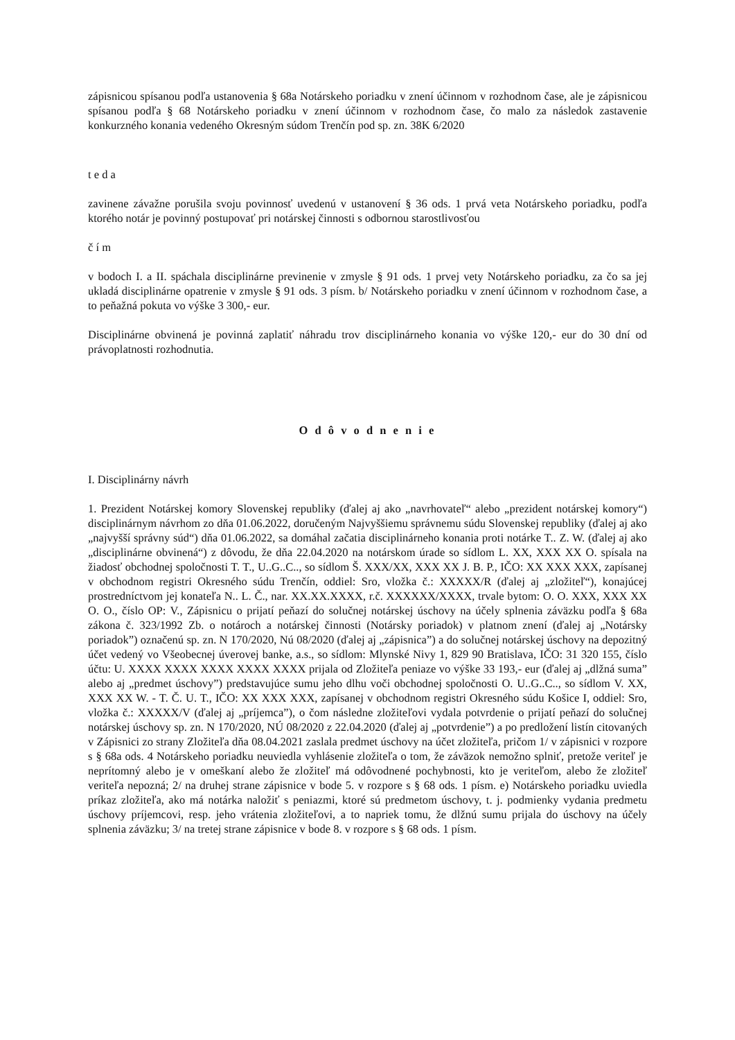zápisnicou spísanou podľa ustanovenia § 68a Notárskeho poriadku v znení účinnom v rozhodnom čase, ale je zápisnicou spísanou podľa § 68 Notárskeho poriadku v znení účinnom v rozhodnom čase, čo malo za následok zastavenie konkurzného konania vedeného Okresným súdom Trenčín pod sp. zn. 38K 6/2020
t e d a
zavinene závažne porušila svoju povinnosť uvedenú v ustanovení § 36 ods. 1 prvá veta Notárskeho poriadku, podľa ktorého notár je povinný postupovať pri notárskej činnosti s odbornou starostlivosťou
č í m
v bodoch I. a II. spáchala disciplinárne previnenie v zmysle § 91 ods. 1 prvej vety Notárskeho poriadku, za čo sa jej ukladá disciplinárne opatrenie v zmysle § 91 ods. 3 písm. b/ Notárskeho poriadku v znení účinnom v rozhodnom čase, a to peňažná pokuta vo výške 3 300,- eur.
Disciplinárne obvinená je povinná zaplatiť náhradu trov disciplinárneho konania vo výške 120,- eur do 30 dní od právoplatnosti rozhodnutia.
O d ô v o d n e n i e
I. Disciplinárny návrh
1. Prezident Notárskej komory Slovenskej republiky (ďalej aj ako „navrhovateľ“ alebo „prezident notárskej komory“) disciplinárnym návrhom zo dňa 01.06.2022, doručeným Najvyššiemu správnemu súdu Slovenskej republiky (ďalej aj ako „najvyšší správny súd“) dňa 01.06.2022, sa domáhal začatia disciplinárneho konania proti notárke T.. Z. W. (ďalej aj ako „disciplinárne obvinená“) z dôvodu, že dňa 22.04.2020 na notárskom úrade so sídlom L. XX, XXX XX O. spísala na žiadosť obchodnej spoločnosti T. T., U..G..C.., so sídlom Š. XXX/XX, XXX XX J. B. P., IČO: XX XXX XXX, zapísanej v obchodnom registri Okresného súdu Trenčín, oddiel: Sro, vložka č.: XXXXX/R (ďalej aj „zložiteľ“), konajúcej prostredníctvom jej konateľa N.. L. Č., nar. XX.XX.XXXX, r.č. XXXXXX/XXXX, trvale bytom: O. O. XXX, XXX XX O. O., číslo OP: V., Zápisnicu o prijatí peňazí do solučnej notárskej úschovy na účely splnenia záväzku podľa § 68a zákona č. 323/1992 Zb. o notároch a notárskej činnosti (Notársky poriadok) v platnom znení (ďalej aj „Notársky poriadok”) označenú sp. zn. N 170/2020, Nú 08/2020 (ďalej aj „zápisnica”) a do solučnej notárskej úschovy na depozitný účet vedený vo Všeobecnej úverovej banke, a.s., so sídlom: Mlynské Nivy 1, 829 90 Bratislava, IČO: 31 320 155, číslo účtu: U. XXXX XXXX XXXX XXXX XXXX prijala od Zložiteľa peniaze vo výške 33 193,- eur (ďalej aj „dlžná suma” alebo aj „predmet úschovy”) predstavujúce sumu jeho dlhu voči obchodnej spoločnosti O. U..G..C.., so sídlom V. XX, XXX XX W. - T. Č. U. T., IČO: XX XXX XXX, zapísanej v obchodnom registri Okresného súdu Košice I, oddiel: Sro, vložka č.: XXXXX/V (ďalej aj „príjemca”), o čom následne zložiteľovi vydala potvrdenie o prijatí peňazí do solučnej notárskej úschovy sp. zn. N 170/2020, NÚ 08/2020 z 22.04.2020 (ďalej aj „potvrdenie”) a po predložení listín citovaných v Zápisnici zo strany Zložiteľa dňa 08.04.2021 zaslala predmet úschovy na účet zložiteľa, pričom 1/ v zápisnici v rozpore s § 68a ods. 4 Notárskeho poriadku neuviedla vyhlásenie zložiteľa o tom, že záväzok nemožno splniť, pretože veriteľ je neprítomný alebo je v omeškaní alebo že zložiteľ má odôvodnené pochybnosti, kto je veriteľom, alebo že zložiteľ veriteľa nepozná; 2/ na druhej strane zápisnice v bode 5. v rozpore s § 68 ods. 1 písm. e) Notárskeho poriadku uviedla príkaz zložiteľa, ako má notárka naložiť s peniazmi, ktoré sú predmetom úschovy, t. j. podmienky vydania predmetu úschovy príjemcovi, resp. jeho vrátenia zložiteľovi, a to napriek tomu, že dlžnú sumu prijala do úschovy na účely splnenia záväzku; 3/ na tretej strane zápisnice v bode 8. v rozpore s § 68 ods. 1 písm.